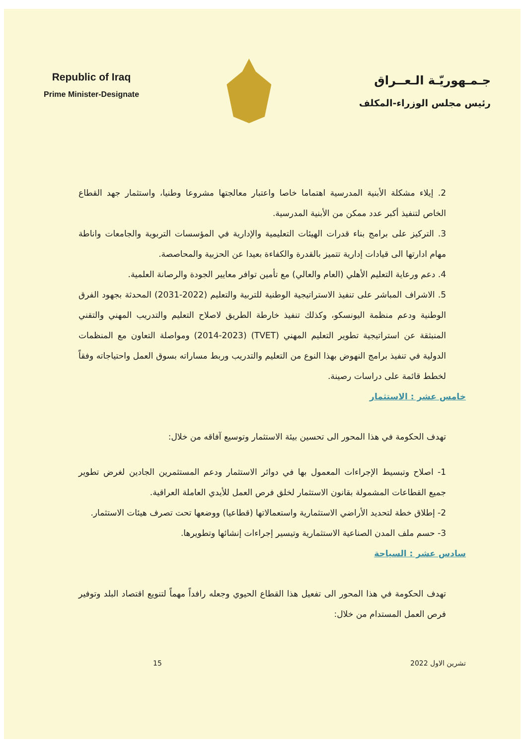Republic of Iraq
Prime Minister-Designate
جـمـهوريّـة الـعــراق
رئيس مجلس الوزراء-المكلف
2. إيلاء مشكلة الأبنية المدرسية اهتماما خاصا واعتبار معالجتها مشروعا وطنيا، واستثمار جهد القطاع الخاص لتنفيذ أكبر عدد ممكن من الأبنية المدرسية.
3. التركيز على برامج بناء قدرات الهيئات التعليمية والإدارية في المؤسسات التربوية والجامعات واناطة مهام ادارتها الى قيادات إدارية تتميز بالقدرة والكفاءة بعيدا عن الحزبية والمحاصصة.
4. دعم ورعاية التعليم الأهلي (العام والعالي) مع تأمين توافر معايير الجودة والرصانة العلمية.
5. الاشراف المباشر على تنفيذ الاستراتيجية الوطنية للتربية والتعليم (2022-2031) المحدثة بجهود الفرق الوطنية ودعم منظمة اليونسكو، وكذلك تنفيذ خارطة الطريق لاصلاح التعليم والتدريب المهني والتقني المنبثقة عن استراتيجية تطوير التعليم المهني (TVET) (2014-2023) ومواصلة التعاون مع المنظمات الدولية في تنفيذ برامج النهوض بهذا النوع من التعليم والتدريب وربط مساراته بسوق العمل واحتياجاته وفقاً لخطط قائمة على دراسات رصينة.
خامس عشر : الاستثمار
تهدف الحكومة في هذا المحور الى تحسين بيئة الاستثمار وتوسيع آفاقه من خلال:
1- اصلاح وتبسيط الإجراءات المعمول بها في دوائر الاستثمار ودعم المستثمرين الجادين لغرض تطوير جميع القطاعات المشمولة بقانون الاستثمار لخلق فرص العمل للأيدي العاملة العراقية.
2- إطلاق خطة لتحديد الأراضي الاستثمارية واستعمالاتها (قطاعيا) ووضعها تحت تصرف هيئات الاستثمار.
3- حسم ملف المدن الصناعية الاستثمارية وتيسير إجراءات إنشائها وتطويرها.
سادس عشر : السياحة
تهدف الحكومة في هذا المحور الى تفعيل هذا القطاع الحيوي وجعله رافداً مهماً لتنويع اقتصاد البلد وتوفير فرص العمل المستدام من خلال:
تشرين الاول 2022 15